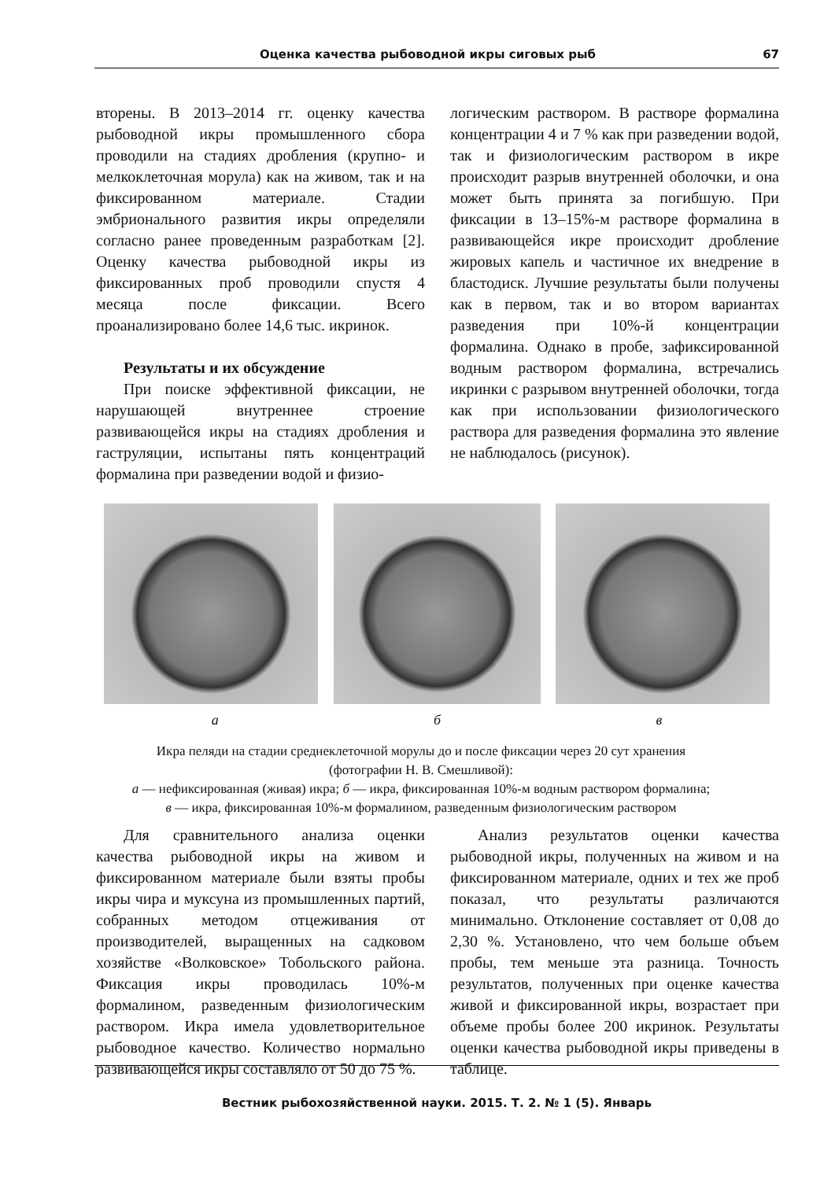Оценка качества рыбоводной икры сиговых рыб 67
вторены. В 2013–2014 гг. оценку качества рыбоводной икры промышленного сбора проводили на стадиях дробления (крупно- и мелкоклеточная морула) как на живом, так и на фиксированном материале. Стадии эмбрионального развития икры определяли согласно ранее проведенным разработкам [2]. Оценку качества рыбоводной икры из фиксированных проб проводили спустя 4 месяца после фиксации. Всего проанализировано более 14,6 тыс. икринок.
Результаты и их обсуждение
При поиске эффективной фиксации, не нарушающей внутреннее строение развивающейся икры на стадиях дробления и гаструляции, испытаны пять концентраций формалина при разведении водой и физио-
логическим раствором. В растворе формалина концентрации 4 и 7 % как при разведении водой, так и физиологическим раствором в икре происходит разрыв внутренней оболочки, и она может быть принята за погибшую. При фиксации в 13–15%-м растворе формалина в развивающейся икре происходит дробление жировых капель и частичное их внедрение в бластодиск. Лучшие результаты были получены как в первом, так и во втором вариантах разведения при 10%-й концентрации формалина. Однако в пробе, зафиксированной водным раствором формалина, встречались икринки с разрывом внутренней оболочки, тогда как при использовании физиологического раствора для разведения формалина это явление не наблюдалось (рисунок).
а б в
Икра пеляди на стадии среднеклеточной морулы до и после фиксации через 20 сут хранения
(фотографии Н. В. Смешливой):
а — нефиксированная (живая) икра; б — икра, фиксированная 10%-м водным раствором формалина;
в — икра, фиксированная 10%-м формалином, разведенным физиологическим раствором
Для сравнительного анализа оценки качества рыбоводной икры на живом и фиксированном материале были взяты пробы икры чира и муксуна из промышленных партий, собранных методом отцеживания от производителей, выращенных на садковом хозяйстве «Волковское» Тобольского района. Фиксация икры проводилась 10%-м формалином, разведенным физиологическим раствором. Икра имела удовлетворительное рыбоводное качество. Количество нормально развивающейся икры составляло от 50 до 75 %.
Анализ результатов оценки качества рыбоводной икры, полученных на живом и на фиксированном материале, одних и тех же проб показал, что результаты различаются минимально. Отклонение составляет от 0,08 до 2,30 %. Установлено, что чем больше объем пробы, тем меньше эта разница. Точность результатов, полученных при оценке качества живой и фиксированной икры, возрастает при объеме пробы более 200 икринок. Результаты оценки качества рыбоводной икры приведены в таблице.
Вестник рыбохозяйственной науки. 2015. Т. 2. № 1 (5). Январь